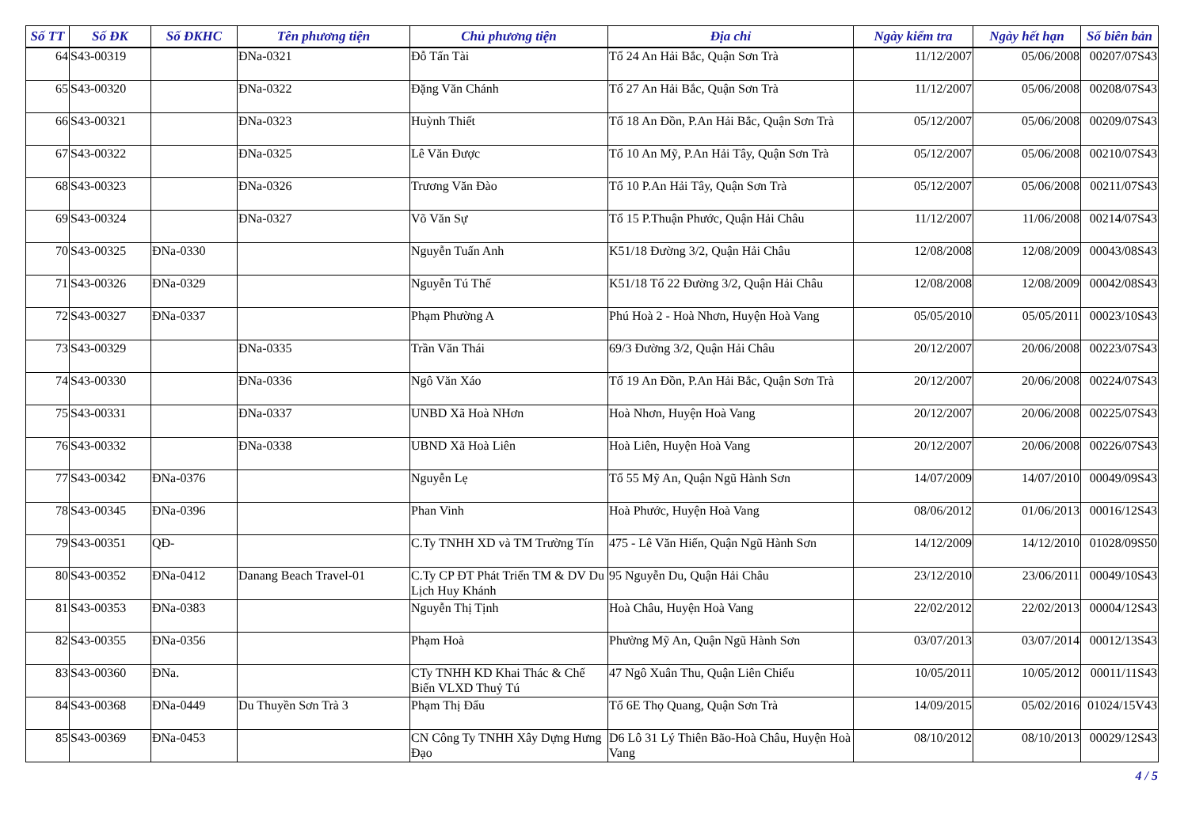| Số TT | Số ĐK | Số ĐKHC | Tên phương tiện | Chủ phương tiện | Địa chỉ | Ngày kiểm tra | Ngày hết hạn | Số biên bản |
| --- | --- | --- | --- | --- | --- | --- | --- | --- |
| 64 | S43-00319 | | ĐNa-0321 | Đỗ Tấn Tài | Tổ 24 An Hải Bắc, Quận Sơn Trà | 11/12/2007 | 05/06/2008 | 00207/07S43 |
| 65 | S43-00320 | | ĐNa-0322 | Đặng Văn Chánh | Tổ 27 An Hải Bắc, Quận Sơn Trà | 11/12/2007 | 05/06/2008 | 00208/07S43 |
| 66 | S43-00321 | | ĐNa-0323 | Huỳnh Thiết | Tổ 18 An Đồn, P.An Hải Bắc, Quận Sơn Trà | 05/12/2007 | 05/06/2008 | 00209/07S43 |
| 67 | S43-00322 | | ĐNa-0325 | Lê Văn Được | Tổ 10 An Mỹ, P.An Hải Tây, Quận Sơn Trà | 05/12/2007 | 05/06/2008 | 00210/07S43 |
| 68 | S43-00323 | | ĐNa-0326 | Trương Văn Đào | Tổ 10 P.An Hải Tây, Quận Sơn Trà | 05/12/2007 | 05/06/2008 | 00211/07S43 |
| 69 | S43-00324 | | ĐNa-0327 | Võ Văn Sự | Tổ 15 P.Thuận Phước, Quận Hải Châu | 11/12/2007 | 11/06/2008 | 00214/07S43 |
| 70 | S43-00325 | ĐNa-0330 | | Nguyễn Tuấn Anh | K51/18 Đường 3/2, Quận Hải Châu | 12/08/2008 | 12/08/2009 | 00043/08S43 |
| 71 | S43-00326 | ĐNa-0329 | | Nguyễn Tú Thế | K51/18 Tổ 22 Đường 3/2, Quận Hải Châu | 12/08/2008 | 12/08/2009 | 00042/08S43 |
| 72 | S43-00327 | ĐNa-0337 | | Phạm Phường A | Phú Hoà 2 - Hoà Nhơn, Huyện Hoà Vang | 05/05/2010 | 05/05/2011 | 00023/10S43 |
| 73 | S43-00329 | | ĐNa-0335 | Trần Văn Thái | 69/3 Đường 3/2, Quận Hải Châu | 20/12/2007 | 20/06/2008 | 00223/07S43 |
| 74 | S43-00330 | | ĐNa-0336 | Ngô Văn Xáo | Tổ 19 An Đồn, P.An Hải Bắc, Quận Sơn Trà | 20/12/2007 | 20/06/2008 | 00224/07S43 |
| 75 | S43-00331 | | ĐNa-0337 | UNBD Xã Hoà NHơn | Hoà Nhơn, Huyện Hoà Vang | 20/12/2007 | 20/06/2008 | 00225/07S43 |
| 76 | S43-00332 | | ĐNa-0338 | UBND Xã Hoà Liên | Hoà Liên, Huyện Hoà Vang | 20/12/2007 | 20/06/2008 | 00226/07S43 |
| 77 | S43-00342 | ĐNa-0376 | | Nguyễn Lẹ | Tổ 55 Mỹ An, Quận Ngũ Hành Sơn | 14/07/2009 | 14/07/2010 | 00049/09S43 |
| 78 | S43-00345 | ĐNa-0396 | | Phan Vinh | Hoà Phước, Huyện Hoà Vang | 08/06/2012 | 01/06/2013 | 00016/12S43 |
| 79 | S43-00351 | QĐ- | | C.Ty TNHH XD và TM Trường Tín | 475 - Lê Văn Hiến, Quận Ngũ Hành Sơn | 14/12/2009 | 14/12/2010 | 01028/09S50 |
| 80 | S43-00352 | ĐNa-0412 | Danang Beach Travel-01 | C.Ty CP ĐT Phát Triển TM & DV Du Lịch Huy Khánh | 95 Nguyễn Du, Quận Hải Châu | 23/12/2010 | 23/06/2011 | 00049/10S43 |
| 81 | S43-00353 | ĐNa-0383 | | Nguyễn Thị Tịnh | Hoà Châu, Huyện Hoà Vang | 22/02/2012 | 22/02/2013 | 00004/12S43 |
| 82 | S43-00355 | ĐNa-0356 | | Phạm Hoà | Phường Mỹ An, Quận Ngũ Hành Sơn | 03/07/2013 | 03/07/2014 | 00012/13S43 |
| 83 | S43-00360 | ĐNa. | | CTy TNHH KD Khai Thác & Chế Biến VLXD Thuỷ Tú | 47 Ngô Xuân Thu, Quận Liên Chiểu | 10/05/2011 | 10/05/2012 | 00011/11S43 |
| 84 | S43-00368 | ĐNa-0449 | Du Thuyền Sơn Trà 3 | Phạm Thị Đẩu | Tổ 6E Thọ Quang, Quận Sơn Trà | 14/09/2015 | 05/02/2016 | 01024/15V43 |
| 85 | S43-00369 | ĐNa-0453 | | CN Công Ty TNHH Xây Dựng Hưng Đạo | D6 Lô 31 Lý Thiên Bão-Hoà Châu, Huyện Hoà Vang | 08/10/2012 | 08/10/2013 | 00029/12S43 |
4 / 5